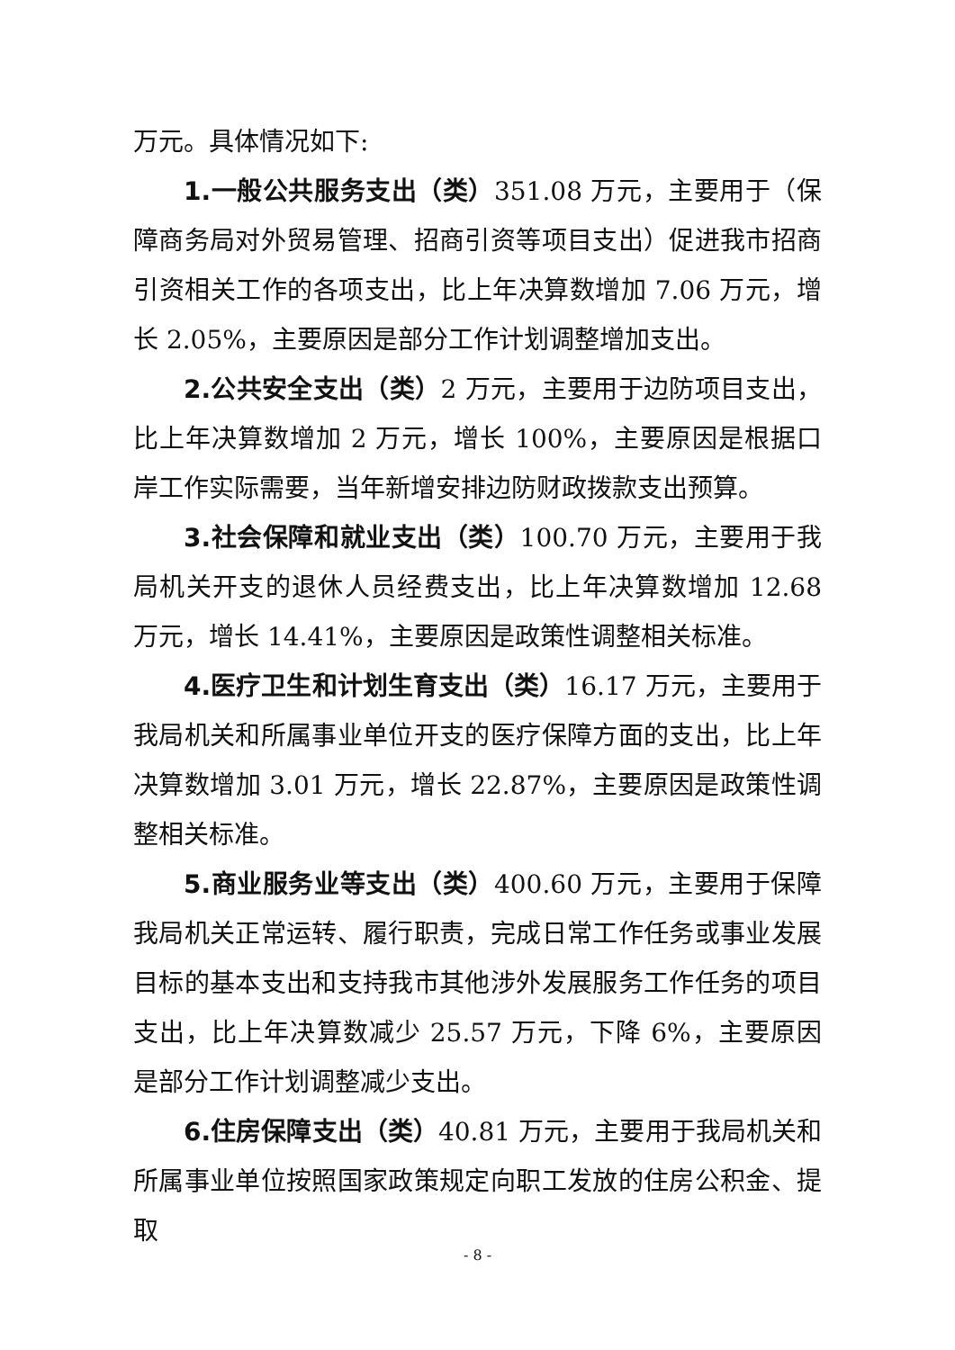万元。具体情况如下:
1.一般公共服务支出（类）351.08 万元，主要用于（保障商务局对外贸易管理、招商引资等项目支出）促进我市招商引资相关工作的各项支出，比上年决算数增加 7.06 万元，增长 2.05%，主要原因是部分工作计划调整增加支出。
2.公共安全支出（类）2 万元，主要用于边防项目支出，比上年决算数增加 2 万元，增长 100%，主要原因是根据口岸工作实际需要，当年新增安排边防财政拨款支出预算。
3.社会保障和就业支出（类）100.70 万元，主要用于我局机关开支的退休人员经费支出，比上年决算数增加 12.68 万元，增长 14.41%，主要原因是政策性调整相关标准。
4.医疗卫生和计划生育支出（类）16.17 万元，主要用于我局机关和所属事业单位开支的医疗保障方面的支出，比上年决算数增加 3.01 万元，增长 22.87%，主要原因是政策性调整相关标准。
5.商业服务业等支出（类）400.60 万元，主要用于保障我局机关正常运转、履行职责，完成日常工作任务或事业发展目标的基本支出和支持我市其他涉外发展服务工作任务的项目支出，比上年决算数减少 25.57 万元，下降 6%，主要原因是部分工作计划调整减少支出。
6.住房保障支出（类）40.81 万元，主要用于我局机关和所属事业单位按照国家政策规定向职工发放的住房公积金、提取
- 8 -